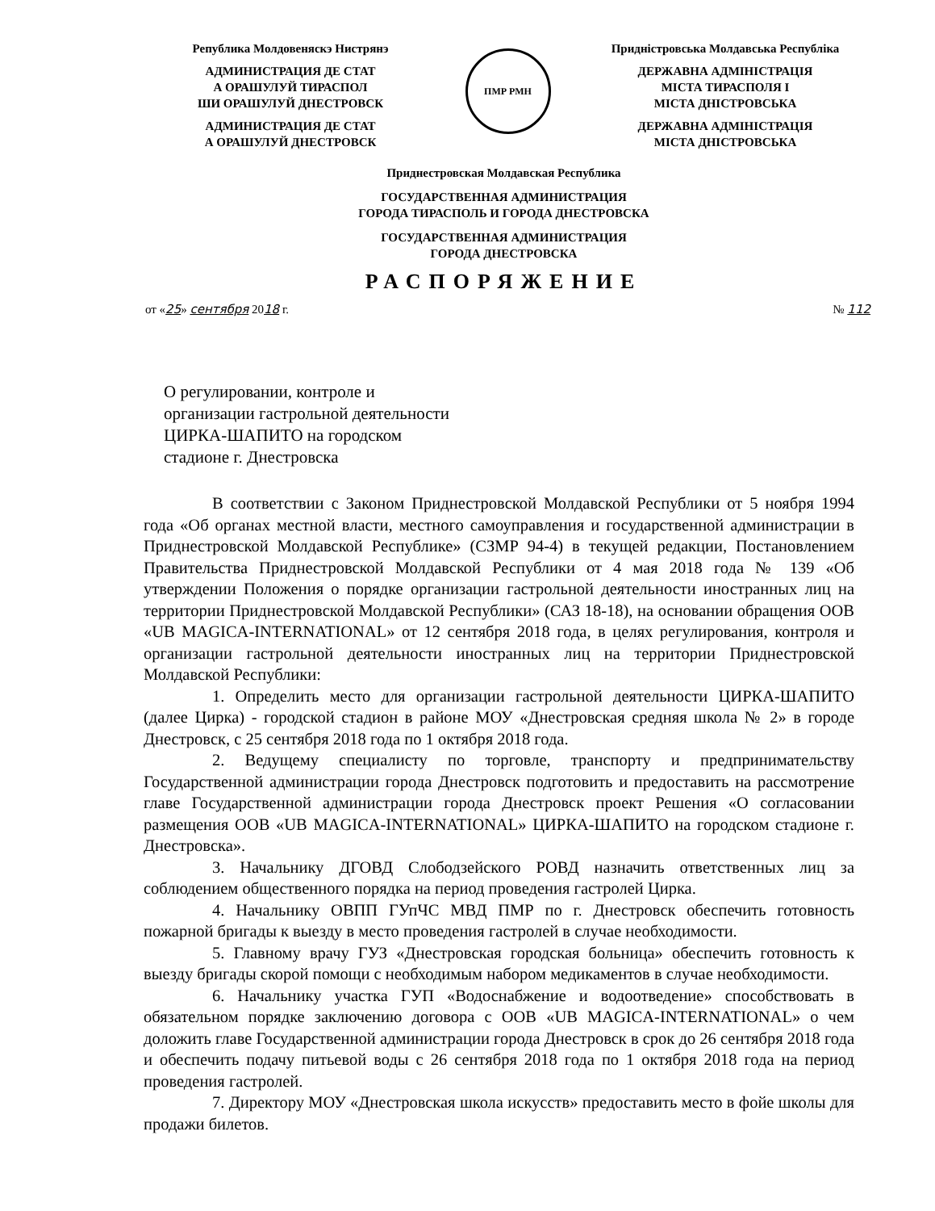Република Молдовеняскэ Нистрянэ
АДМИНИСТРАЦИЯ ДЕ СТАТ
А ОРАШУЛУЙ ТИРАСПОЛ
ШИ ОРАШУЛУЙ ДНЕСТРОВСК
АДМИНИСТРАЦИЯ ДЕ СТАТ
А ОРАШУЛУЙ ДНЕСТРОВСК
ПМР РМН
Придністровська Молдавська Республіка
ДЕРЖАВНА АДМІНІСТРАЦІЯ
МІСТА ТИРАСПОЛЯ І
МІСТА ДНІСТРОВСЬКА
ДЕРЖАВНА АДМІНІСТРАЦІЯ
МІСТА ДНІСТРОВСЬКА
Приднестровская Молдавская Республика
ГОСУДАРСТВЕННАЯ АДМИНИСТРАЦИЯ
ГОРОДА ТИРАСПОЛЬ И ГОРОДА ДНЕСТРОВСКА
ГОСУДАРСТВЕННАЯ АДМИНИСТРАЦИЯ
ГОРОДА ДНЕСТРОВСКА
РАСПОРЯЖЕНИЕ
от «25» сентября 2018 г. № 112
О регулировании, контроле и
организации гастрольной деятельности
ЦИРКА-ШАПИТО на городском
стадионе г. Днестровска
В соответствии с Законом Приднестровской Молдавской Республики от 5 ноября 1994 года «Об органах местной власти, местного самоуправления и государственной администрации в Приднестровской Молдавской Республике» (СЗМР 94-4) в текущей редакции, Постановлением Правительства Приднестровской Молдавской Республики от 4 мая 2018 года № 139 «Об утверждении Положения о порядке организации гастрольной деятельности иностранных лиц на территории Приднестровской Молдавской Республики» (САЗ 18-18), на основании обращения ООВ «UB MAGICA-INTERNATIONAL» от 12 сентября 2018 года, в целях регулирования, контроля и организации гастрольной деятельности иностранных лиц на территории Приднестровской Молдавской Республики:
1. Определить место для организации гастрольной деятельности ЦИРКА-ШАПИТО (далее Цирка) - городской стадион в районе МОУ «Днестровская средняя школа № 2» в городе Днестровск, с 25 сентября 2018 года по 1 октября 2018 года.
2. Ведущему специалисту по торговле, транспорту и предпринимательству Государственной администрации города Днестровск подготовить и предоставить на рассмотрение главе Государственной администрации города Днестровск проект Решения «О согласовании размещения ООВ «UB MAGICA-INTERNATIONAL» ЦИРКА-ШАПИТО на городском стадионе г. Днестровска».
3. Начальнику ДГОВД Слободзейского РОВД назначить ответственных лиц за соблюдением общественного порядка на период проведения гастролей Цирка.
4. Начальнику ОВПП ГУпЧС МВД ПМР по г. Днестровск обеспечить готовность пожарной бригады к выезду в место проведения гастролей в случае необходимости.
5. Главному врачу ГУЗ «Днестровская городская больница» обеспечить готовность к выезду бригады скорой помощи с необходимым набором медикаментов в случае необходимости.
6. Начальнику участка ГУП «Водоснабжение и водоотведение» способствовать в обязательном порядке заключению договора с ООВ «UB MAGICA-INTERNATIONAL» о чем доложить главе Государственной администрации города Днестровск в срок до 26 сентября 2018 года и обеспечить подачу питьевой воды с 26 сентября 2018 года по 1 октября 2018 года на период проведения гастролей.
7. Директору МОУ «Днестровская школа искусств» предоставить место в фойе школы для продажи билетов.